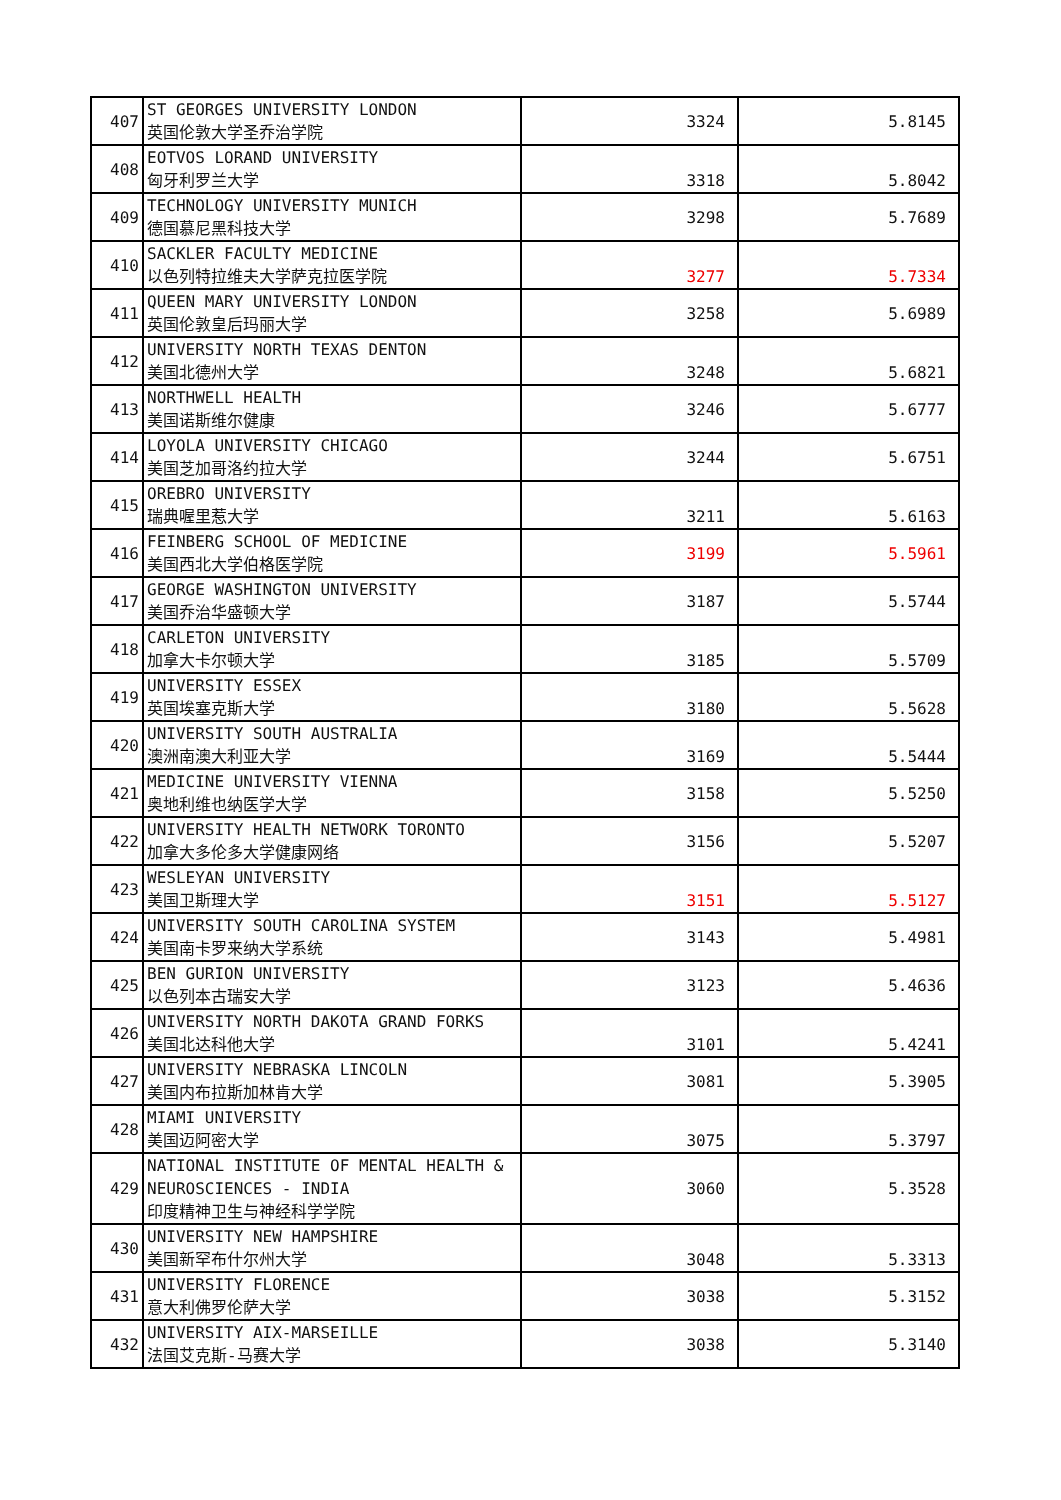| 407 | ST GEORGES UNIVERSITY LONDON 英国伦敦大学圣乔治学院 | 3324 | 5.8145 |
| 408 | EOTVOS LORAND UNIVERSITY 匈牙利罗兰大学 | 3318 | 5.8042 |
| 409 | TECHNOLOGY UNIVERSITY MUNICH 德国慕尼黑科技大学 | 3298 | 5.7689 |
| 410 | SACKLER FACULTY MEDICINE 以色列特拉维夫大学萨克拉医学院 | 3277 | 5.7334 |
| 411 | QUEEN MARY UNIVERSITY LONDON 英国伦敦皇后玛丽大学 | 3258 | 5.6989 |
| 412 | UNIVERSITY NORTH TEXAS DENTON 美国北德州大学 | 3248 | 5.6821 |
| 413 | NORTHWELL HEALTH 美国诺斯维尔健康 | 3246 | 5.6777 |
| 414 | LOYOLA UNIVERSITY CHICAGO 美国芝加哥洛约拉大学 | 3244 | 5.6751 |
| 415 | OREBRO UNIVERSITY 瑞典喔里惹大学 | 3211 | 5.6163 |
| 416 | FEINBERG SCHOOL OF MEDICINE 美国西北大学伯格医学院 | 3199 | 5.5961 |
| 417 | GEORGE WASHINGTON UNIVERSITY 美国乔治华盛顿大学 | 3187 | 5.5744 |
| 418 | CARLETON UNIVERSITY 加拿大卡尔顿大学 | 3185 | 5.5709 |
| 419 | UNIVERSITY ESSEX 英国埃塞克斯大学 | 3180 | 5.5628 |
| 420 | UNIVERSITY SOUTH AUSTRALIA 澳洲南澳大利亚大学 | 3169 | 5.5444 |
| 421 | MEDICINE UNIVERSITY VIENNA 奥地利维也纳医学大学 | 3158 | 5.5250 |
| 422 | UNIVERSITY HEALTH NETWORK TORONTO 加拿大多伦多大学健康网络 | 3156 | 5.5207 |
| 423 | WESLEYAN UNIVERSITY 美国卫斯理大学 | 3151 | 5.5127 |
| 424 | UNIVERSITY SOUTH CAROLINA SYSTEM 美国南卡罗来纳大学系统 | 3143 | 5.4981 |
| 425 | BEN GURION UNIVERSITY 以色列本古瑞安大学 | 3123 | 5.4636 |
| 426 | UNIVERSITY NORTH DAKOTA GRAND FORKS 美国北达科他大学 | 3101 | 5.4241 |
| 427 | UNIVERSITY NEBRASKA LINCOLN 美国内布拉斯加林肯大学 | 3081 | 5.3905 |
| 428 | MIAMI UNIVERSITY 美国迈阿密大学 | 3075 | 5.3797 |
| 429 | NATIONAL INSTITUTE OF MENTAL HEALTH & NEUROSCIENCES - INDIA 印度精神卫生与神经科学学院 | 3060 | 5.3528 |
| 430 | UNIVERSITY NEW HAMPSHIRE 美国新罕布什尔州大学 | 3048 | 5.3313 |
| 431 | UNIVERSITY FLORENCE 意大利佛罗伦萨大学 | 3038 | 5.3152 |
| 432 | UNIVERSITY AIX-MARSEILLE 法国艾克斯-马赛大学 | 3038 | 5.3140 |